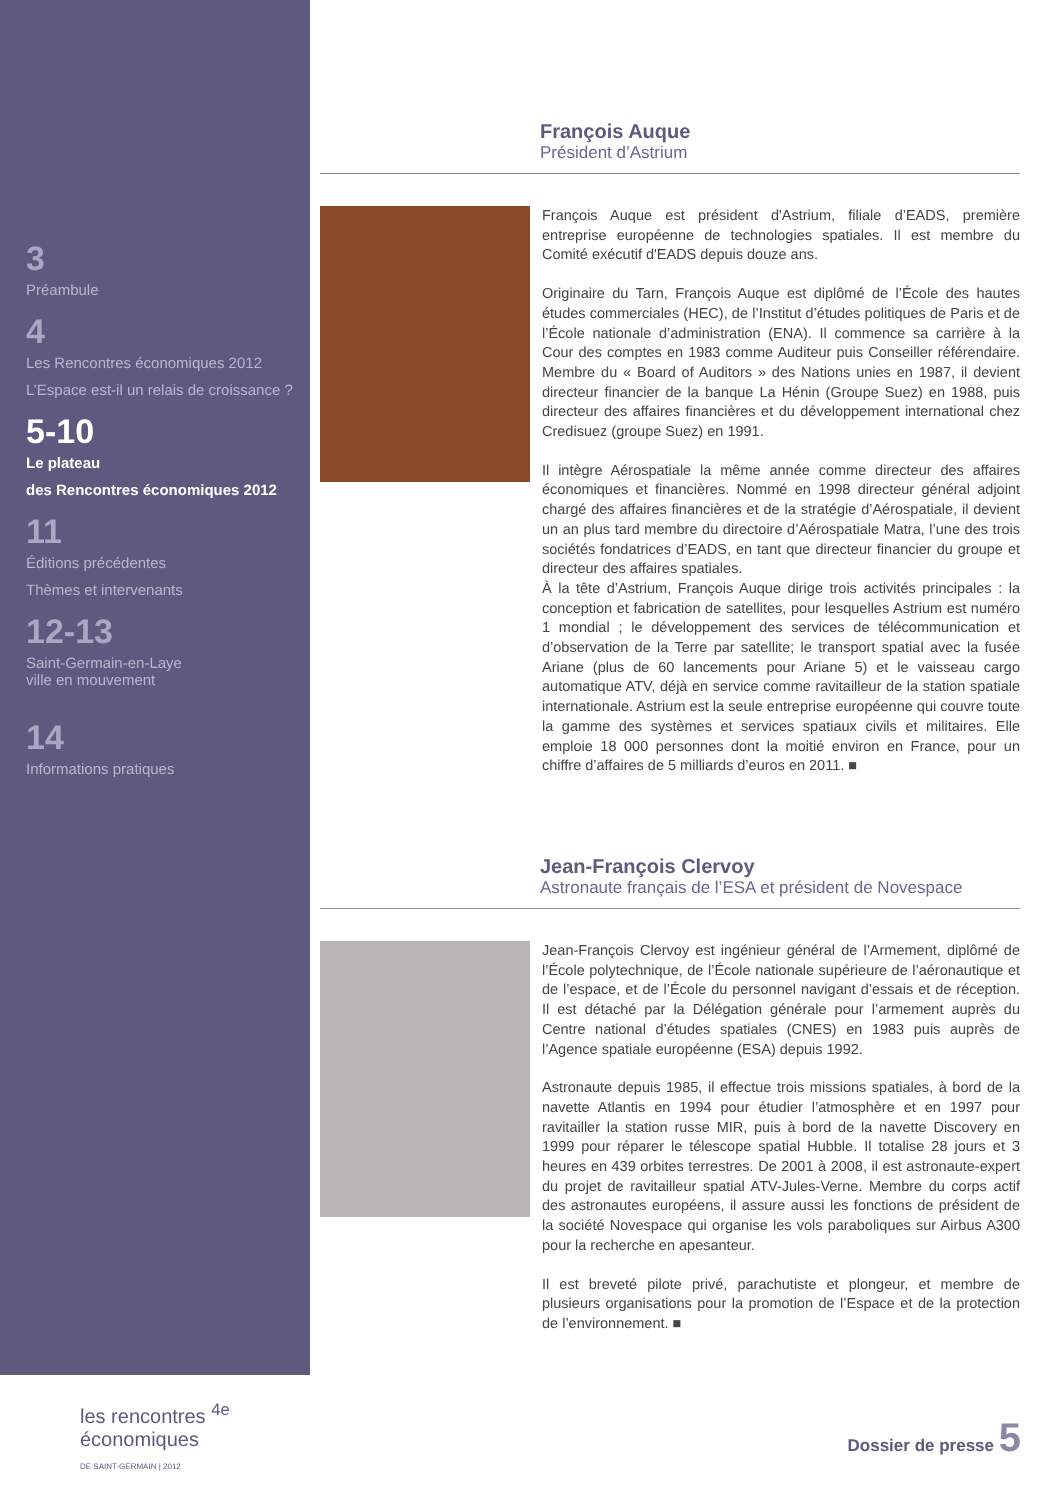3
Préambule
4
Les Rencontres économiques 2012
L’Espace est-il un relais de croissance ?
5-10
Le plateau
des Rencontres économiques 2012
11
Éditions précédentes
Thèmes et intervenants
12-13
Saint-Germain-en-Laye
ville en mouvement
14
Informations pratiques
François Auque
Président d’Astrium
François Auque est président d'Astrium, filiale d’EADS, première entreprise européenne de technologies spatiales. Il est membre du Comité exécutif d'EADS depuis douze ans.
Originaire du Tarn, François Auque est diplômé de l’École des hautes études commerciales (HEC), de l’Institut d’études politiques de Paris et de l’École nationale d’administration (ENA). Il commence sa carrière à la Cour des comptes en 1983 comme Auditeur puis Conseiller référendaire. Membre du « Board of Auditors » des Nations unies en 1987, il devient directeur financier de la banque La Hénin (Groupe Suez) en 1988, puis directeur des affaires financières et du développement international chez Credisuez (groupe Suez) en 1991.
Il intègre Aérospatiale la même année comme directeur des affaires économiques et financières. Nommé en 1998 directeur général adjoint chargé des affaires financières et de la stratégie d’Aérospatiale, il devient un an plus tard membre du directoire d’Aérospatiale Matra, l’une des trois sociétés fondatrices d’EADS, en tant que directeur financier du groupe et directeur des affaires spatiales.
À la tête d’Astrium, François Auque dirige trois activités principales : la conception et fabrication de satellites, pour lesquelles Astrium est numéro 1 mondial ; le développement des services de télécommunication et d’observation de la Terre par satellite; le transport spatial avec la fusée Ariane (plus de 60 lancements pour Ariane 5) et le vaisseau cargo automatique ATV, déjà en service comme ravitailleur de la station spatiale internationale. Astrium est la seule entreprise européenne qui couvre toute la gamme des systèmes et services spatiaux civils et militaires. Elle emploie 18 000 personnes dont la moitié environ en France, pour un chiffre d’affaires de 5 milliards d’euros en 2011. ■
Jean-François Clervoy
Astronaute français de l’ESA et président de Novespace
Jean-François Clervoy est ingénieur général de l’Armement, diplômé de l’École polytechnique, de l’École nationale supérieure de l’aéronautique et de l’espace, et de l’École du personnel navigant d’essais et de réception. Il est détaché par la Délégation générale pour l’armement auprès du Centre national d’études spatiales (CNES) en 1983 puis auprès de l’Agence spatiale européenne (ESA) depuis 1992.
Astronaute depuis 1985, il effectue trois missions spatiales, à bord de la navette Atlantis en 1994 pour étudier l’atmosphère et en 1997 pour ravitailler la station russe MIR, puis à bord de la navette Discovery en 1999 pour réparer le télescope spatial Hubble. Il totalise 28 jours et 3 heures en 439 orbites terrestres. De 2001 à 2008, il est astronaute-expert du projet de ravitailleur spatial ATV-Jules-Verne. Membre du corps actif des astronautes européens, il assure aussi les fonctions de président de la société Novespace qui organise les vols paraboliques sur Airbus A300 pour la recherche en apesanteur.
Il est breveté pilote privé, parachutiste et plongeur, et membre de plusieurs organisations pour la promotion de l’Espace et de la protection de l’environnement. ■
les rencontres <sup>4e</sup>
économiques
DE SAINT-GERMAIN | 2012
Dossier de presse 5